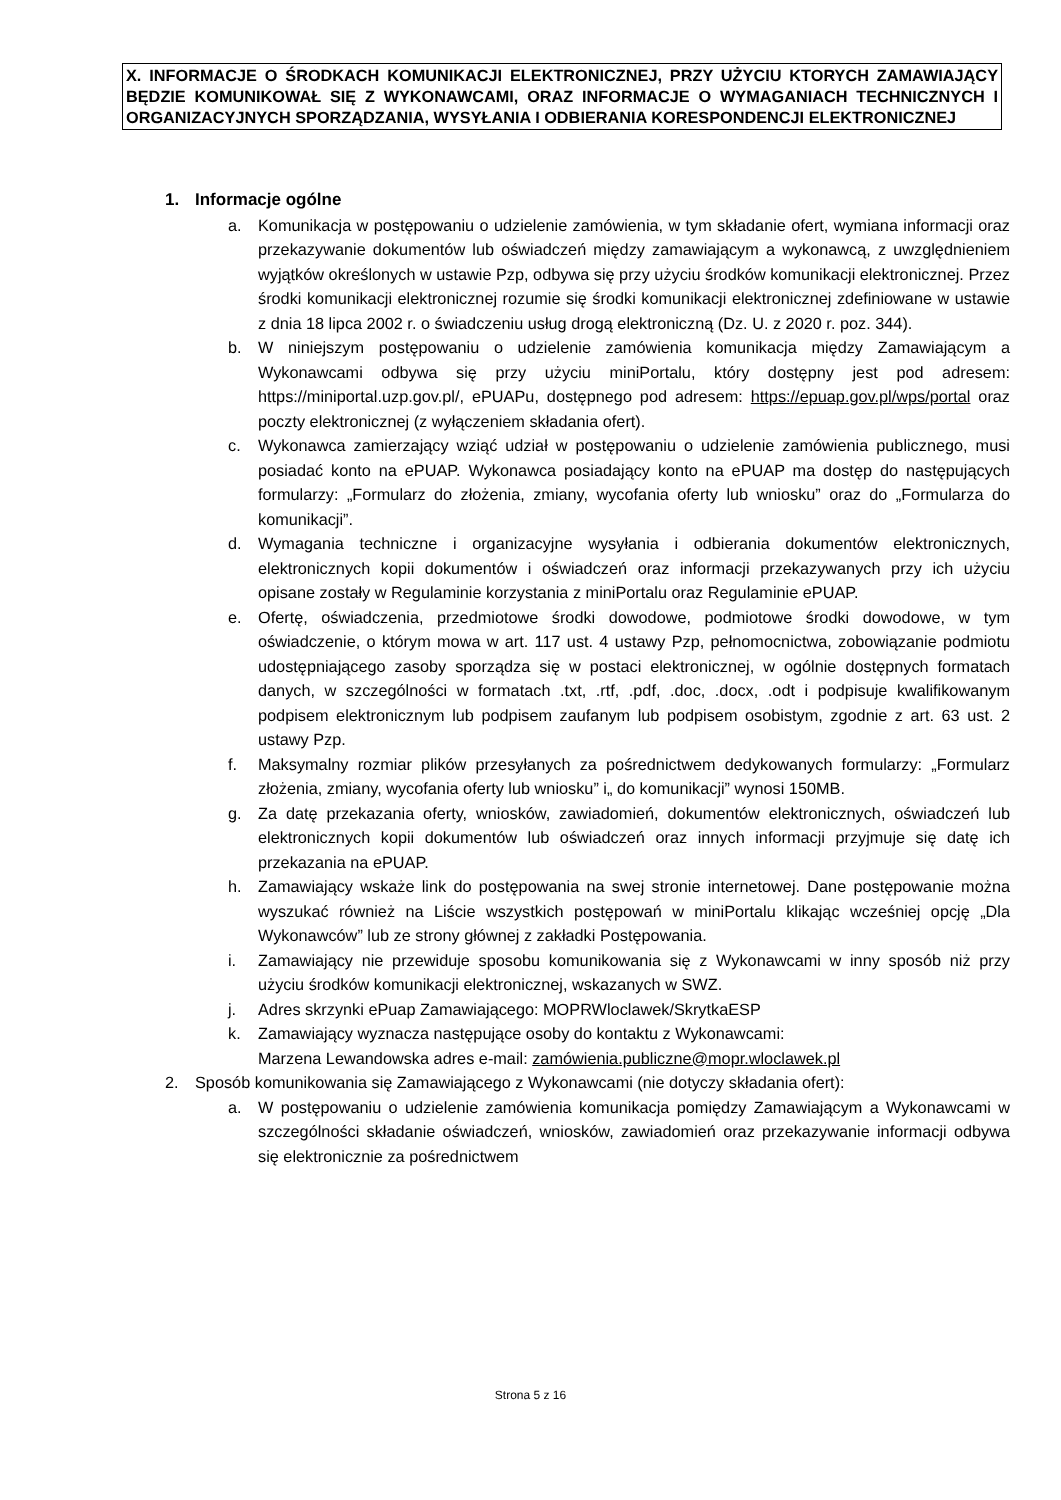X. INFORMACJE O ŚRODKACH KOMUNIKACJI ELEKTRONICZNEJ, PRZY UŻYCIU KTORYCH ZAMAWIAJĄCY BĘDZIE KOMUNIKOWAŁ SIĘ Z WYKONAWCAMI, ORAZ INFORMACJE O WYMAGANIACH TECHNICZNYCH I ORGANIZACYJNYCH SPORZĄDZANIA, WYSYŁANIA I ODBIERANIA KORESPONDENCJI ELEKTRONICZNEJ
1. Informacje ogólne
a. Komunikacja w postępowaniu o udzielenie zamówienia, w tym składanie ofert, wymiana informacji oraz przekazywanie dokumentów lub oświadczeń między zamawiającym a wykonawcą, z uwzględnieniem wyjątków określonych w ustawie Pzp, odbywa się przy użyciu środków komunikacji elektronicznej. Przez środki komunikacji elektronicznej rozumie się środki komunikacji elektronicznej zdefiniowane w ustawie z dnia 18 lipca 2002 r. o świadczeniu usług drogą elektroniczną (Dz. U. z 2020 r. poz. 344).
b. W niniejszym postępowaniu o udzielenie zamówienia komunikacja między Zamawiającym a Wykonawcami odbywa się przy użyciu miniPortalu, który dostępny jest pod adresem: https://miniportal.uzp.gov.pl/, ePUAPu, dostępnego pod adresem: https://epuap.gov.pl/wps/portal oraz poczty elektronicznej (z wyłączeniem składania ofert).
c. Wykonawca zamierzający wziąć udział w postępowaniu o udzielenie zamówienia publicznego, musi posiadać konto na ePUAP. Wykonawca posiadający konto na ePUAP ma dostęp do następujących formularzy: „Formularz do złożenia, zmiany, wycofania oferty lub wniosku” oraz do „Formularza do komunikacji”.
d. Wymagania techniczne i organizacyjne wysyłania i odbierania dokumentów elektronicznych, elektronicznych kopii dokumentów i oświadczeń oraz informacji przekazywanych przy ich użyciu opisane zostały w Regulaminie korzystania z miniPortalu oraz Regulaminie ePUAP.
e. Ofertę, oświadczenia, przedmiotowe środki dowodowe, podmiotowe środki dowodowe, w tym oświadczenie, o którym mowa w art. 117 ust. 4 ustawy Pzp, pełnomocnictwa, zobowiązanie podmiotu udostępniającego zasoby sporządza się w postaci elektronicznej, w ogólnie dostępnych formatach danych, w szczególności w formatach .txt, .rtf, .pdf, .doc, .docx, .odt i podpisuje kwalifikowanym podpisem elektronicznym lub podpisem zaufanym lub podpisem osobistym, zgodnie z art. 63 ust. 2 ustawy Pzp.
f. Maksymalny rozmiar plików przesyłanych za pośrednictwem dedykowanych formularzy: „Formularz złożenia, zmiany, wycofania oferty lub wniosku” i„ do komunikacji” wynosi 150MB.
g. Za datę przekazania oferty, wniosków, zawiadomień, dokumentów elektronicznych, oświadczeń lub elektronicznych kopii dokumentów lub oświadczeń oraz innych informacji przyjmuje się datę ich przekazania na ePUAP.
h. Zamawiający wskaże link do postępowania na swej stronie internetowej. Dane postępowanie można wyszukać również na Liście wszystkich postępowań w miniPortalu klikając wcześniej opcję „Dla Wykonawców” lub ze strony głównej z zakładki Postępowania.
i. Zamawiający nie przewiduje sposobu komunikowania się z Wykonawcami w inny sposób niż przy użyciu środków komunikacji elektronicznej, wskazanych w SWZ.
j. Adres skrzynki ePuap Zamawiającego: MOPRWloclawek/SkrytkaESP
k. Zamawiający wyznacza następujące osoby do kontaktu z Wykonawcami:
Marzena Lewandowska adres e-mail: zamówienia.publiczne@mopr.wloclawek.pl
2. Sposób komunikowania się Zamawiającego z Wykonawcami (nie dotyczy składania ofert):
a. W postępowaniu o udzielenie zamówienia komunikacja pomiędzy Zamawiającym a Wykonawcami w szczególności składanie oświadczeń, wniosków, zawiadomień oraz przekazywanie informacji odbywa się elektronicznie za pośrednictwem
Strona 5 z 16